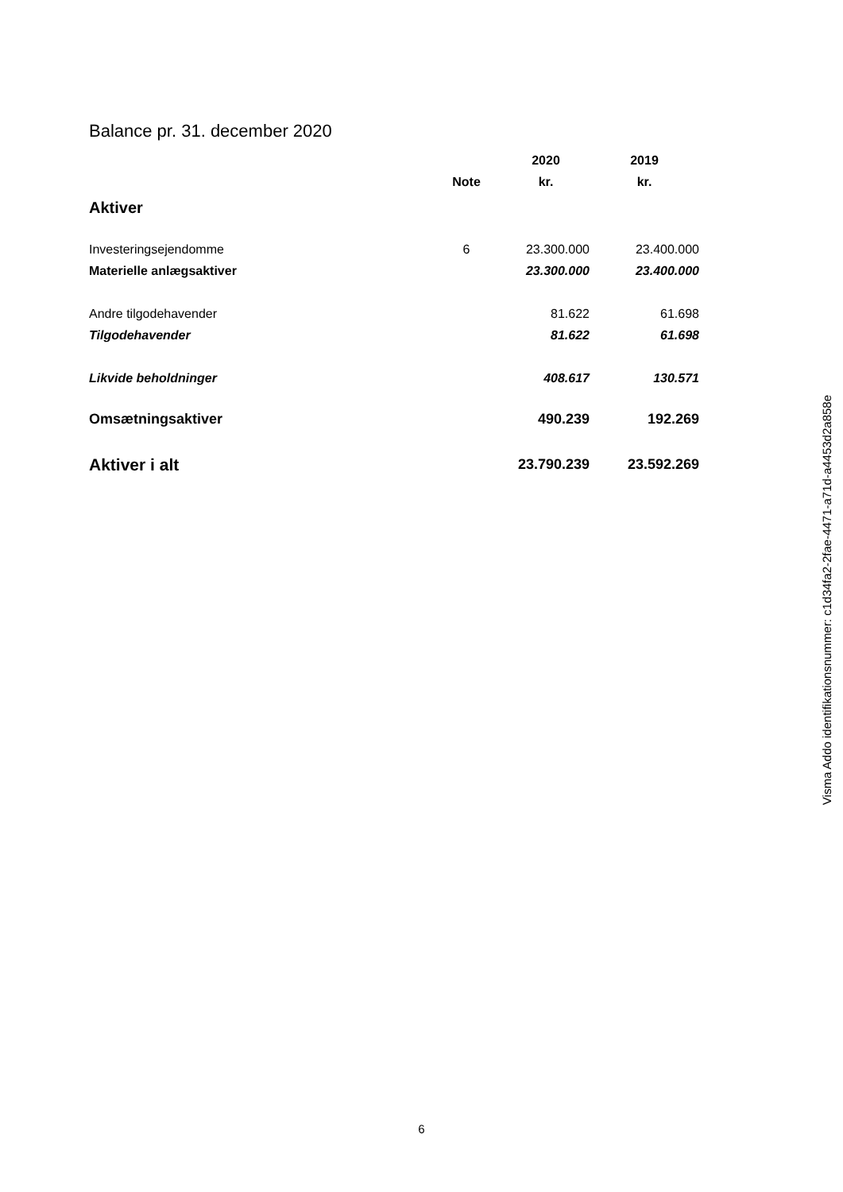Balance pr. 31. december 2020
| | | 2020 | 2019 |
| --- | --- | --- | --- |
| | Note | kr. | kr. |
| Aktiver | | | |
| Investeringsejendomme | 6 | 23.300.000 | 23.400.000 |
| Materielle anlægsaktiver | | 23.300.000 | 23.400.000 |
| Andre tilgodehavender | | 81.622 | 61.698 |
| Tilgodehavender | | 81.622 | 61.698 |
| Likvide beholdninger | | 408.617 | 130.571 |
| Omsætningsaktiver | | 490.239 | 192.269 |
| Aktiver i alt | | 23.790.239 | 23.592.269 |
Visma Addo identifikationsnummer: c1d34fa2-2fae-4471-a71d-a4453d2a858e
6